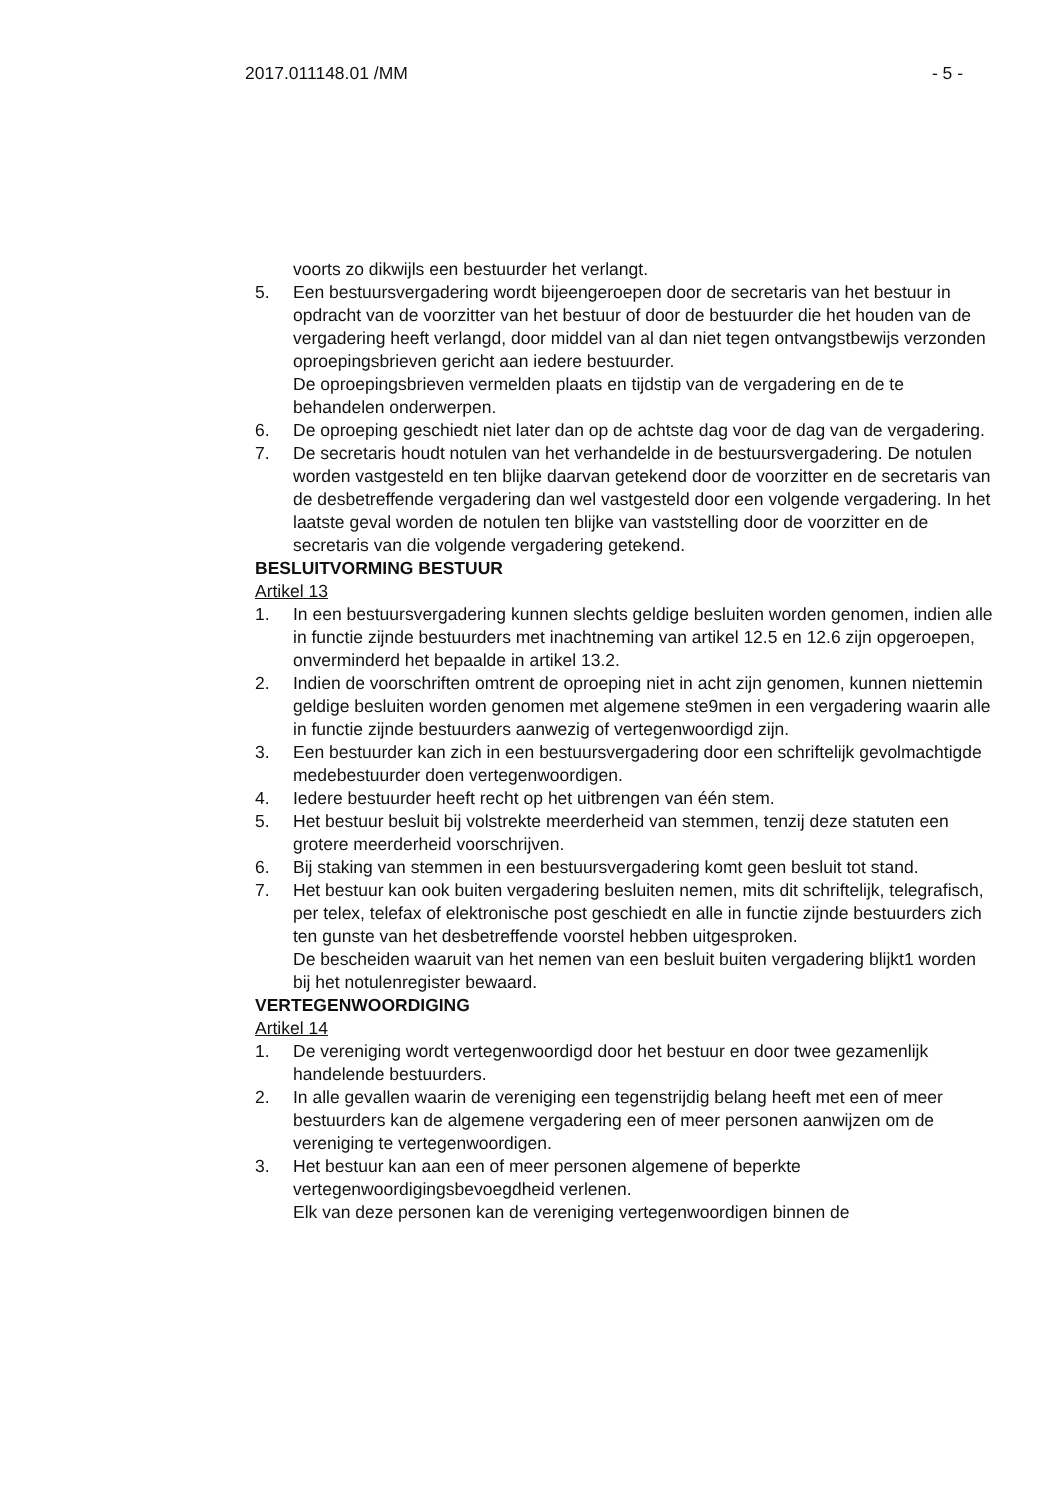2017.011148.01 /MM - 5 -
voorts zo dikwijls een bestuurder het verlangt.
5. Een bestuursvergadering wordt bijeengeroepen door de secretaris van het bestuur in opdracht van de voorzitter van het bestuur of door de bestuurder die het houden van de vergadering heeft verlangd, door middel van al dan niet tegen ontvangstbewijs verzonden oproepingsbrieven gericht aan iedere bestuurder.
De oproepingsbrieven vermelden plaats en tijdstip van de vergadering en de te behandelen onderwerpen.
6. De oproeping geschiedt niet later dan op de achtste dag voor de dag van de vergadering.
7. De secretaris houdt notulen van het verhandelde in de bestuursvergadering. De notulen worden vastgesteld en ten blijke daarvan getekend door de voorzitter en de secretaris van de desbetreffende vergadering dan wel vastgesteld door een volgende vergadering. In het laatste geval worden de notulen ten blijke van vaststelling door de voorzitter en de secretaris van die volgende vergadering getekend.
BESLUITVORMING BESTUUR
Artikel 13
1. In een bestuursvergadering kunnen slechts geldige besluiten worden genomen, indien alle in functie zijnde bestuurders met inachtneming van artikel 12.5 en 12.6 zijn opgeroepen, onverminderd het bepaalde in artikel 13.2.
2. Indien de voorschriften omtrent de oproeping niet in acht zijn genomen, kunnen niettemin geldige besluiten worden genomen met algemene ste9men in een vergadering waarin alle in functie zijnde bestuurders aanwezig of vertegenwoordigd zijn.
3. Een bestuurder kan zich in een bestuursvergadering door een schriftelijk gevolmachtigde medebestuurder doen vertegenwoordigen.
4. Iedere bestuurder heeft recht op het uitbrengen van één stem.
5. Het bestuur besluit bij volstrekte meerderheid van stemmen, tenzij deze statuten een grotere meerderheid voorschrijven.
6. Bij staking van stemmen in een bestuursvergadering komt geen besluit tot stand.
7. Het bestuur kan ook buiten vergadering besluiten nemen, mits dit schriftelijk, telegrafisch, per telex, telefax of elektronische post geschiedt en alle in functie zijnde bestuurders zich ten gunste van het desbetreffende voorstel hebben uitgesproken.
De bescheiden waaruit van het nemen van een besluit buiten vergadering blijkt1 worden bij het notulenregister bewaard.
VERTEGENWOORDIGING
Artikel 14
1. De vereniging wordt vertegenwoordigd door het bestuur en door twee gezamenlijk handelende bestuurders.
2. In alle gevallen waarin de vereniging een tegenstrijdig belang heeft met een of meer bestuurders kan de algemene vergadering een of meer personen aanwijzen om de vereniging te vertegenwoordigen.
3. Het bestuur kan aan een of meer personen algemene of beperkte vertegenwoordigingsbevoegdheid verlenen.
Elk van deze personen kan de vereniging vertegenwoordigen binnen de